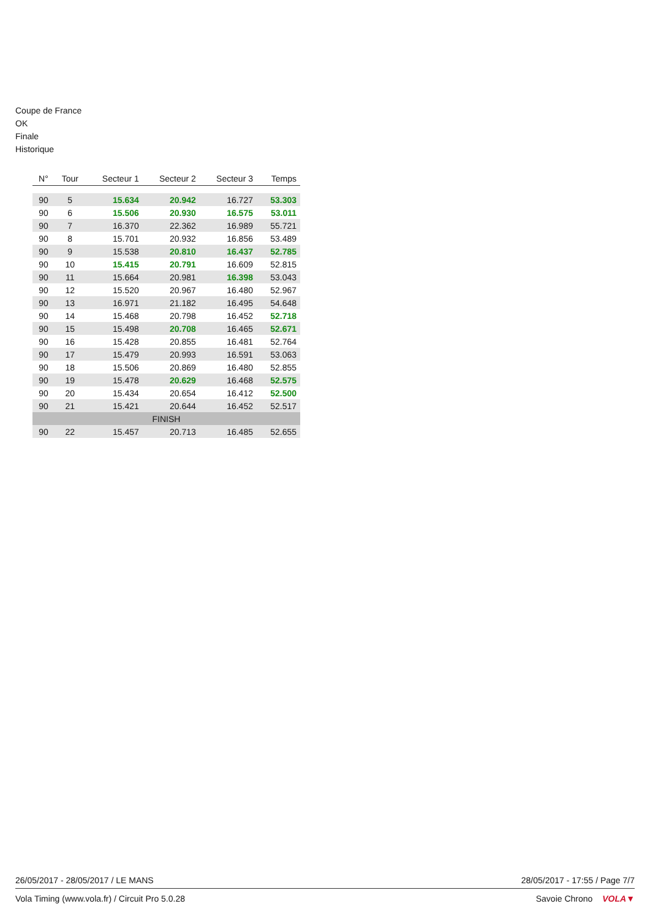Coupe de France
OK
Finale
Historique
| N° | Tour | Secteur 1 | Secteur 2 | Secteur 3 | Temps |
| --- | --- | --- | --- | --- | --- |
| 90 | 5 | 15.634 | 20.942 | 16.727 | 53.303 |
| 90 | 6 | 15.506 | 20.930 | 16.575 | 53.011 |
| 90 | 7 | 16.370 | 22.362 | 16.989 | 55.721 |
| 90 | 8 | 15.701 | 20.932 | 16.856 | 53.489 |
| 90 | 9 | 15.538 | 20.810 | 16.437 | 52.785 |
| 90 | 10 | 15.415 | 20.791 | 16.609 | 52.815 |
| 90 | 11 | 15.664 | 20.981 | 16.398 | 53.043 |
| 90 | 12 | 15.520 | 20.967 | 16.480 | 52.967 |
| 90 | 13 | 16.971 | 21.182 | 16.495 | 54.648 |
| 90 | 14 | 15.468 | 20.798 | 16.452 | 52.718 |
| 90 | 15 | 15.498 | 20.708 | 16.465 | 52.671 |
| 90 | 16 | 15.428 | 20.855 | 16.481 | 52.764 |
| 90 | 17 | 15.479 | 20.993 | 16.591 | 53.063 |
| 90 | 18 | 15.506 | 20.869 | 16.480 | 52.855 |
| 90 | 19 | 15.478 | 20.629 | 16.468 | 52.575 |
| 90 | 20 | 15.434 | 20.654 | 16.412 | 52.500 |
| 90 | 21 | 15.421 | 20.644 | 16.452 | 52.517 |
| FINISH | | | | | |
| 90 | 22 | 15.457 | 20.713 | 16.485 | 52.655 |
26/05/2017 - 28/05/2017 / LE MANS 28/05/2017 - 17:55 / Page 7/7
Vola Timing (www.vola.fr) / Circuit Pro 5.0.28 Savoie Chrono VOLA▼